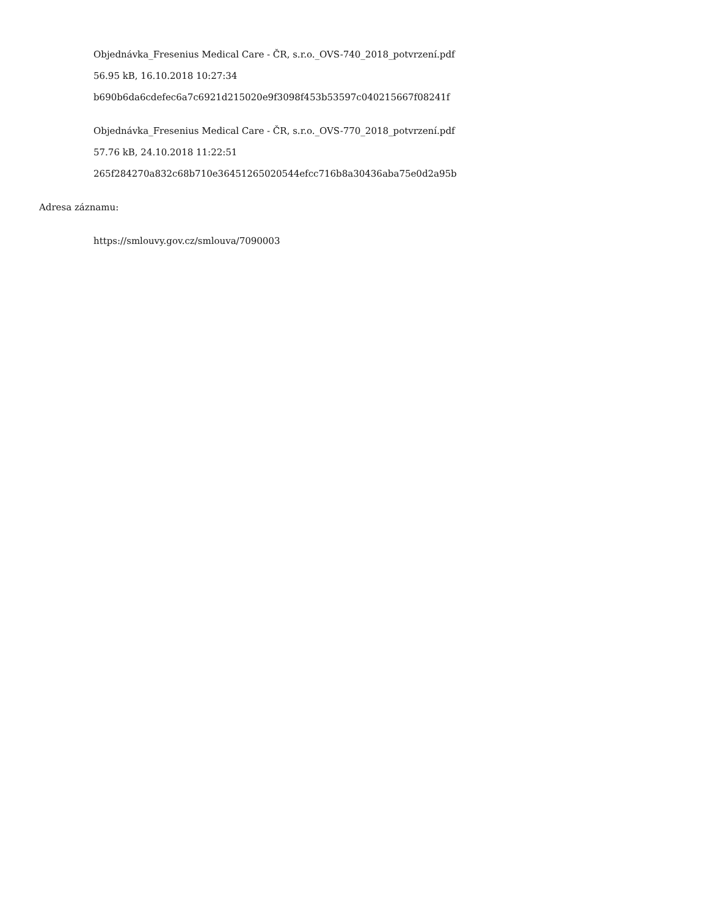Objednávka_Fresenius Medical Care - ČR, s.r.o._OVS-740_2018_potvrzení.pdf
56.95 kB, 16.10.2018 10:27:34
b690b6da6cdefec6a7c6921d215020e9f3098f453b53597c040215667f08241f
Objednávka_Fresenius Medical Care - ČR, s.r.o._OVS-770_2018_potvrzení.pdf
57.76 kB, 24.10.2018 11:22:51
265f284270a832c68b710e36451265020544efcc716b8a30436aba75e0d2a95b
Adresa záznamu:
https://smlouvy.gov.cz/smlouva/7090003